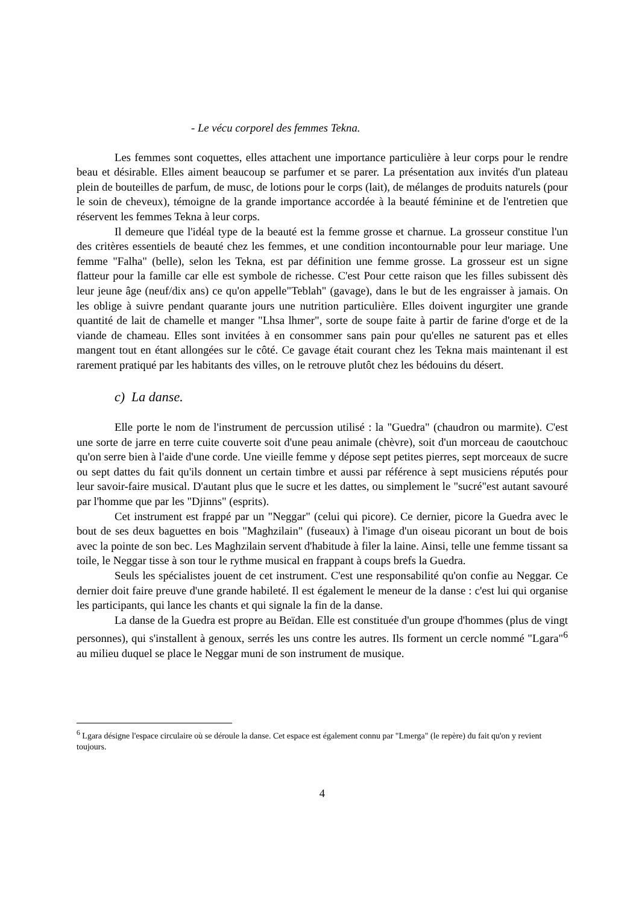- Le vécu corporel des femmes Tekna.
Les femmes sont coquettes, elles attachent une importance particulière à leur corps pour le rendre beau et désirable. Elles aiment beaucoup se parfumer et se parer. La présentation aux invités d'un plateau plein de bouteilles de parfum, de musc, de lotions pour le corps (lait), de mélanges de produits naturels (pour le soin de cheveux), témoigne de la grande importance accordée à la beauté féminine et de l'entretien que réservent les femmes Tekna à leur corps.
Il demeure que l'idéal type de la beauté est la femme grosse et charnue. La grosseur constitue l'un des critères essentiels de beauté chez les femmes, et une condition incontournable pour leur mariage. Une femme "Falha" (belle), selon les Tekna, est par définition une femme grosse. La grosseur est un signe flatteur pour la famille car elle est symbole de richesse. C'est Pour cette raison que les filles subissent dès leur jeune âge (neuf/dix ans) ce qu'on appelle"Teblah" (gavage), dans le but de les engraisser à jamais. On les oblige à suivre pendant quarante jours une nutrition particulière. Elles doivent ingurgiter une grande quantité de lait de chamelle et manger "Lhsa lhmer", sorte de soupe faite à partir de farine d'orge et de la viande de chameau. Elles sont invitées à en consommer sans pain pour qu'elles ne saturent pas et elles mangent tout en étant allongées sur le côté. Ce gavage était courant chez les Tekna mais maintenant il est rarement pratiqué par les habitants des villes, on le retrouve plutôt chez les bédouins du désert.
c) La danse.
Elle porte le nom de l'instrument de percussion utilisé : la "Guedra" (chaudron ou marmite). C'est une sorte de jarre en terre cuite couverte soit d'une peau animale (chèvre), soit d'un morceau de caoutchouc qu'on serre bien à l'aide d'une corde. Une vieille femme y dépose sept petites pierres, sept morceaux de sucre ou sept dattes du fait qu'ils donnent un certain timbre et aussi par référence à sept musiciens réputés pour leur savoir-faire musical. D'autant plus que le sucre et les dattes, ou simplement le "sucré"est autant savouré par l'homme que par les "Djinns" (esprits).
Cet instrument est frappé par un "Neggar" (celui qui picore). Ce dernier, picore la Guedra avec le bout de ses deux baguettes en bois "Maghzilain" (fuseaux) à l'image d'un oiseau picorant un bout de bois avec la pointe de son bec. Les Maghzilain servent d'habitude à filer la laine. Ainsi, telle une femme tissant sa toile, le Neggar tisse à son tour le rythme musical en frappant à coups brefs la Guedra.
Seuls les spécialistes jouent de cet instrument. C'est une responsabilité qu'on confie au Neggar. Ce dernier doit faire preuve d'une grande habileté. Il est également le meneur de la danse : c'est lui qui organise les participants, qui lance les chants et qui signale la fin de la danse.
La danse de la Guedra est propre au Beïdan. Elle est constituée d'un groupe d'hommes (plus de vingt personnes), qui s'installent à genoux, serrés les uns contre les autres. Ils forment un cercle nommé "Lgara"<sup>6</sup> au milieu duquel se place le Neggar muni de son instrument de musique.
<sup>6</sup> Lgara désigne l'espace circulaire où se déroule la danse. Cet espace est également connu par "Lmerga" (le repère) du fait qu'on y revient toujours.
4